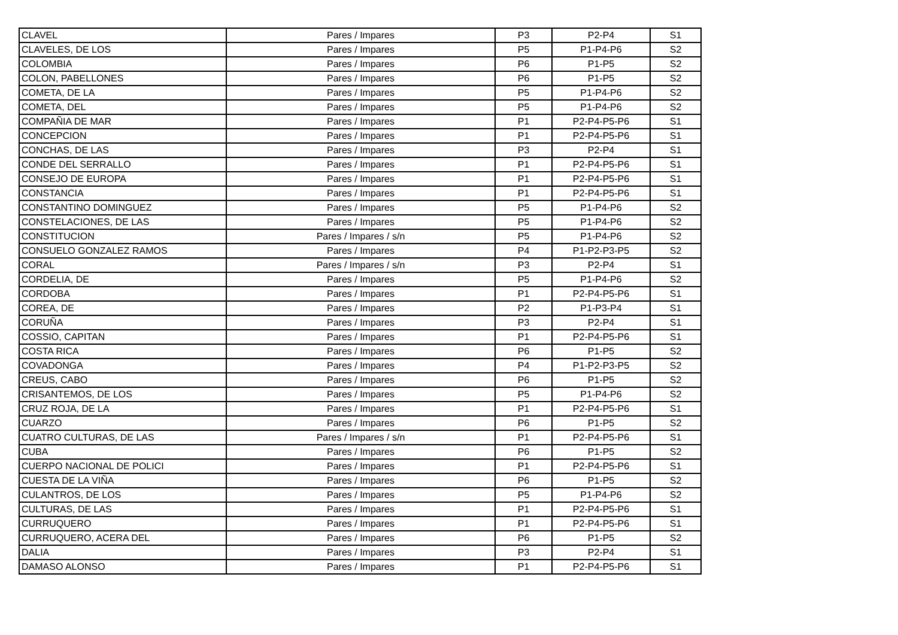| CLAVEL | Pares / Impares | P3 | P2-P4 | S1 |
| CLAVELES, DE LOS | Pares / Impares | P5 | P1-P4-P6 | S2 |
| COLOMBIA | Pares / Impares | P6 | P1-P5 | S2 |
| COLON, PABELLONES | Pares / Impares | P6 | P1-P5 | S2 |
| COMETA, DE LA | Pares / Impares | P5 | P1-P4-P6 | S2 |
| COMETA, DEL | Pares / Impares | P5 | P1-P4-P6 | S2 |
| COMPAÑIA DE MAR | Pares / Impares | P1 | P2-P4-P5-P6 | S1 |
| CONCEPCION | Pares / Impares | P1 | P2-P4-P5-P6 | S1 |
| CONCHAS, DE LAS | Pares / Impares | P3 | P2-P4 | S1 |
| CONDE DEL SERRALLO | Pares / Impares | P1 | P2-P4-P5-P6 | S1 |
| CONSEJO DE EUROPA | Pares / Impares | P1 | P2-P4-P5-P6 | S1 |
| CONSTANCIA | Pares / Impares | P1 | P2-P4-P5-P6 | S1 |
| CONSTANTINO DOMINGUEZ | Pares / Impares | P5 | P1-P4-P6 | S2 |
| CONSTELACIONES, DE LAS | Pares / Impares | P5 | P1-P4-P6 | S2 |
| CONSTITUCION | Pares / Impares / s/n | P5 | P1-P4-P6 | S2 |
| CONSUELO GONZALEZ RAMOS | Pares / Impares | P4 | P1-P2-P3-P5 | S2 |
| CORAL | Pares / Impares / s/n | P3 | P2-P4 | S1 |
| CORDELIA, DE | Pares / Impares | P5 | P1-P4-P6 | S2 |
| CORDOBA | Pares / Impares | P1 | P2-P4-P5-P6 | S1 |
| COREA, DE | Pares / Impares | P2 | P1-P3-P4 | S1 |
| CORUÑA | Pares / Impares | P3 | P2-P4 | S1 |
| COSSIO, CAPITAN | Pares / Impares | P1 | P2-P4-P5-P6 | S1 |
| COSTA RICA | Pares / Impares | P6 | P1-P5 | S2 |
| COVADONGA | Pares / Impares | P4 | P1-P2-P3-P5 | S2 |
| CREUS, CABO | Pares / Impares | P6 | P1-P5 | S2 |
| CRISANTEMOS, DE LOS | Pares / Impares | P5 | P1-P4-P6 | S2 |
| CRUZ ROJA, DE LA | Pares / Impares | P1 | P2-P4-P5-P6 | S1 |
| CUARZO | Pares / Impares | P6 | P1-P5 | S2 |
| CUATRO CULTURAS, DE LAS | Pares / Impares / s/n | P1 | P2-P4-P5-P6 | S1 |
| CUBA | Pares / Impares | P6 | P1-P5 | S2 |
| CUERPO NACIONAL DE POLICI | Pares / Impares | P1 | P2-P4-P5-P6 | S1 |
| CUESTA DE LA VIÑA | Pares / Impares | P6 | P1-P5 | S2 |
| CULANTROS, DE LOS | Pares / Impares | P5 | P1-P4-P6 | S2 |
| CULTURAS, DE LAS | Pares / Impares | P1 | P2-P4-P5-P6 | S1 |
| CURRUQUERO | Pares / Impares | P1 | P2-P4-P5-P6 | S1 |
| CURRUQUERO, ACERA DEL | Pares / Impares | P6 | P1-P5 | S2 |
| DALIA | Pares / Impares | P3 | P2-P4 | S1 |
| DAMASO ALONSO | Pares / Impares | P1 | P2-P4-P5-P6 | S1 |